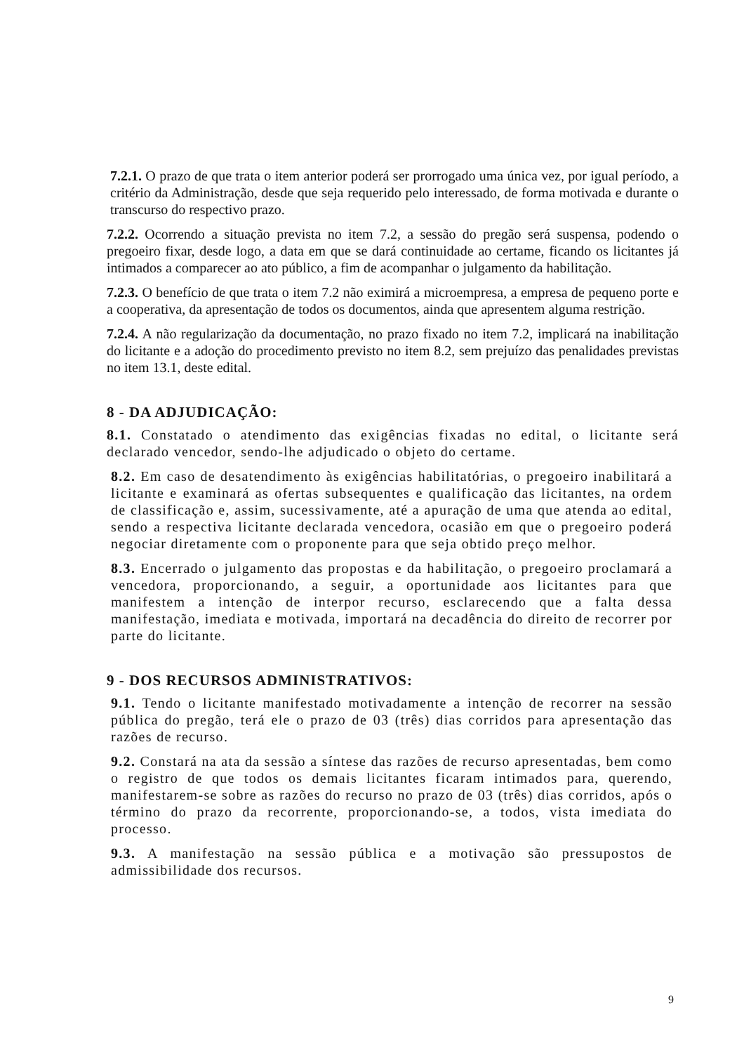7.2.1. O prazo de que trata o item anterior poderá ser prorrogado uma única vez, por igual período, a critério da Administração, desde que seja requerido pelo interessado, de forma motivada e durante o transcurso do respectivo prazo.
7.2.2. Ocorrendo a situação prevista no item 7.2, a sessão do pregão será suspensa, podendo o pregoeiro fixar, desde logo, a data em que se dará continuidade ao certame, ficando os licitantes já intimados a comparecer ao ato público, a fim de acompanhar o julgamento da habilitação.
7.2.3. O benefício de que trata o item 7.2 não eximirá a microempresa, a empresa de pequeno porte e a cooperativa, da apresentação de todos os documentos, ainda que apresentem alguma restrição.
7.2.4. A não regularização da documentação, no prazo fixado no item 7.2, implicará na inabilitação do licitante e a adoção do procedimento previsto no item 8.2, sem prejuízo das penalidades previstas no item 13.1, deste edital.
8 - DA ADJUDICAÇÃO:
8.1. Constatado o atendimento das exigências fixadas no edital, o licitante será declarado vencedor, sendo-lhe adjudicado o objeto do certame.
8.2. Em caso de desatendimento às exigências habilitatórias, o pregoeiro inabilitará a licitante e examinará as ofertas subsequentes e qualificação das licitantes, na ordem de classificação e, assim, sucessivamente, até a apuração de uma que atenda ao edital, sendo a respectiva licitante declarada vencedora, ocasião em que o pregoeiro poderá negociar diretamente com o proponente para que seja obtido preço melhor.
8.3. Encerrado o julgamento das propostas e da habilitação, o pregoeiro proclamará a vencedora, proporcionando, a seguir, a oportunidade aos licitantes para que manifestem a intenção de interpor recurso, esclarecendo que a falta dessa manifestação, imediata e motivada, importará na decadência do direito de recorrer por parte do licitante.
9 - DOS RECURSOS ADMINISTRATIVOS:
9.1. Tendo o licitante manifestado motivadamente a intenção de recorrer na sessão pública do pregão, terá ele o prazo de 03 (três) dias corridos para apresentação das razões de recurso.
9.2. Constará na ata da sessão a síntese das razões de recurso apresentadas, bem como o registro de que todos os demais licitantes ficaram intimados para, querendo, manifestarem-se sobre as razões do recurso no prazo de 03 (três) dias corridos, após o término do prazo da recorrente, proporcionando-se, a todos, vista imediata do processo.
9.3. A manifestação na sessão pública e a motivação são pressupostos de admissibilidade dos recursos.
9